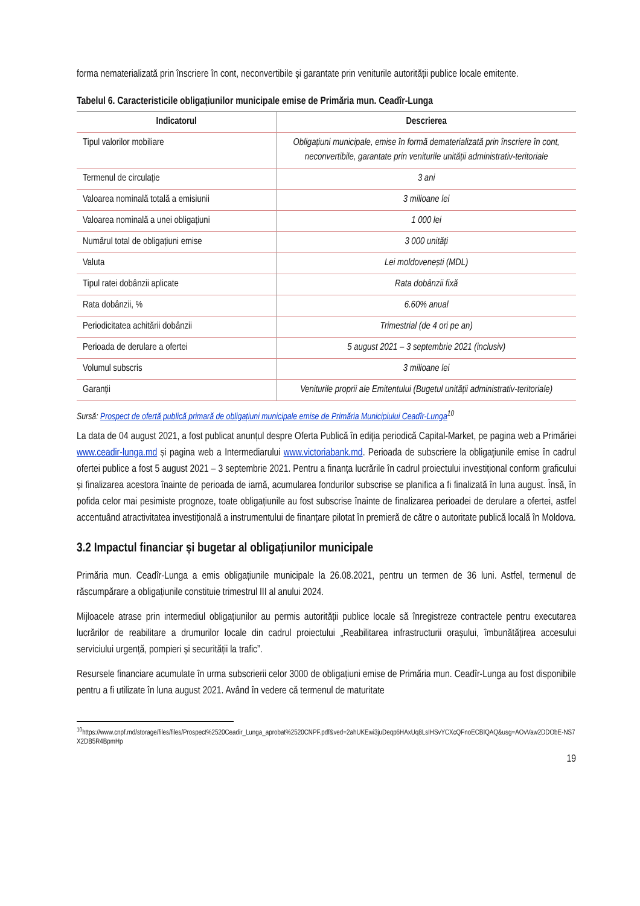forma nematerializată prin înscriere în cont, neconvertibile și garantate prin veniturile autorității publice locale emitente.
Tabelul 6. Caracteristicile obligațiunilor municipale emise de Primăria mun. Ceadîr-Lunga
| Indicatorul | Descrierea |
| --- | --- |
| Tipul valorilor mobiliare | Obligațiuni municipale, emise în formă dematerializată prin înscriere în cont, neconvertibile, garantate prin veniturile unității administrativ-teritoriale |
| Termenul de circulație | 3 ani |
| Valoarea nominală totală a emisiunii | 3 milioane lei |
| Valoarea nominală a unei obligațiuni | 1 000 lei |
| Numărul total de obligațiuni emise | 3 000 unități |
| Valuta | Lei moldovenești (MDL) |
| Tipul ratei dobânzii aplicate | Rata dobânzii fixă |
| Rata dobânzii, % | 6.60% anual |
| Periodicitatea achitării dobânzii | Trimestrial (de 4 ori pe an) |
| Perioada de derulare a ofertei | 5 august 2021 – 3 septembrie 2021 (inclusiv) |
| Volumul subscris | 3 milioane lei |
| Garanții | Veniturile proprii ale Emitentului (Bugetul unității administrativ-teritoriale) |
Sursă: Prospect de ofertă publică primară de obligațiuni municipale emise de Primăria Municipiului Ceadîr-Lunga<sup>10</sup>
La data de 04 august 2021, a fost publicat anunțul despre Oferta Publică în ediţia periodică Capital-Market, pe pagina web a Primăriei www.ceadir-lunga.md și pagina web a Intermediarului www.victoriabank.md. Perioada de subscriere la obligaţiunile emise în cadrul ofertei publice a fost 5 august 2021 – 3 septembrie 2021. Pentru a finanța lucrările în cadrul proiectului investițional conform graficului și finalizarea acestora înainte de perioada de iarnă, acumularea fondurilor subscrise se planifica a fi finalizată în luna august. Însă, în pofida celor mai pesimiste prognoze, toate obligațiunile au fost subscrise înainte de finalizarea perioadei de derulare a ofertei, astfel accentuând atractivitatea investițională a instrumentului de finanțare pilotat în premieră de către o autoritate publică locală în Moldova.
3.2 Impactul financiar și bugetar al obligațiunilor municipale
Primăria mun. Ceadîr-Lunga a emis obligațiunile municipale la 26.08.2021, pentru un termen de 36 luni. Astfel, termenul de răscumpărare a obligațiunile constituie trimestrul III al anului 2024.
Mijloacele atrase prin intermediul obligațiunilor au permis autorității publice locale să înregistreze contractele pentru executarea lucrărilor de reabilitare a drumurilor locale din cadrul proiectului „Reabilitarea infrastructurii orașului, îmbunătățirea accesului serviciului urgență, pompieri și securității la trafic”.
Resursele financiare acumulate în urma subscrierii celor 3000 de obligațiuni emise de Primăria mun. Ceadîr-Lunga au fost disponibile pentru a fi utilizate în luna august 2021. Având în vedere că termenul de maturitate
<sup>10</sup> https://www.cnpf.md/storage/files/files/Prospect%2520Ceadir_Lunga_aprobat%2520CNPF.pdf&ved=2ahUKEwi3juDeqp6HAxUq8LsIHSvYCXcQFnoECBIQAQ&usg=AOvVaw2DDObE-NS7X2DB5R4BpmHp
19